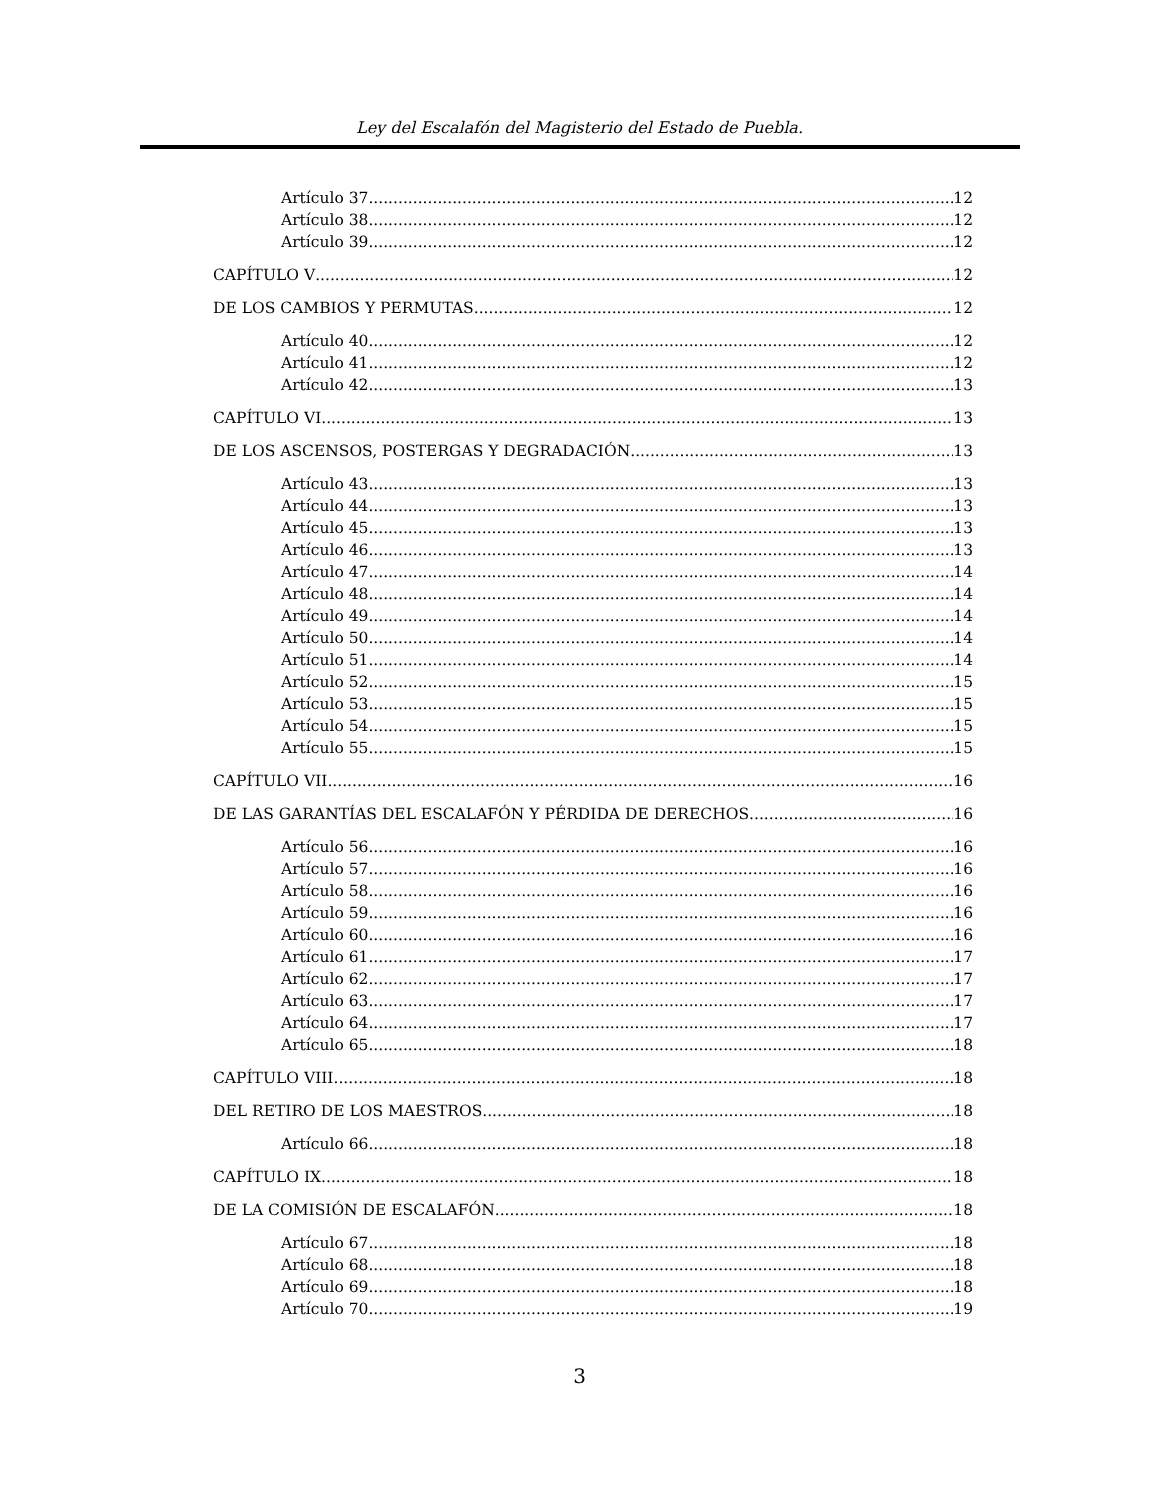Ley del Escalafón del Magisterio del Estado de Puebla.
Artículo 37 12
Artículo 38 12
Artículo 39 12
CAPÍTULO V 12
DE LOS CAMBIOS Y PERMUTAS 12
Artículo 40 12
Artículo 41 12
Artículo 42 13
CAPÍTULO VI 13
DE LOS ASCENSOS, POSTERGAS Y DEGRADACIÓN 13
Artículo 43 13
Artículo 44 13
Artículo 45 13
Artículo 46 13
Artículo 47 14
Artículo 48 14
Artículo 49 14
Artículo 50 14
Artículo 51 14
Artículo 52 15
Artículo 53 15
Artículo 54 15
Artículo 55 15
CAPÍTULO VII 16
DE LAS GARANTÍAS DEL ESCALAFÓN Y PÉRDIDA DE DERECHOS 16
Artículo 56 16
Artículo 57 16
Artículo 58 16
Artículo 59 16
Artículo 60 16
Artículo 61 17
Artículo 62 17
Artículo 63 17
Artículo 64 17
Artículo 65 18
CAPÍTULO VIII 18
DEL RETIRO DE LOS MAESTROS 18
Artículo 66 18
CAPÍTULO IX 18
DE LA COMISIÓN DE ESCALAFÓN 18
Artículo 67 18
Artículo 68 18
Artículo 69 18
Artículo 70 19
3